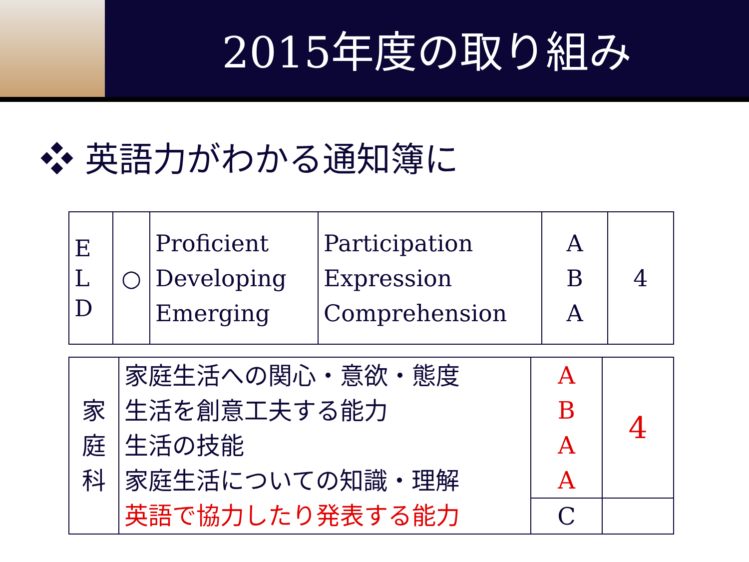2015年度の取り組み
❖ 英語力がわかる通知簿に
| E L D | ○ | Proficient Developing Emerging | Participation Expression Comprehension | A B A | 4 |
| 家 庭 科 | 家庭生活への関心・意欲・態度 生活を創意工夫する能力 生活の技能 家庭生活についての知識・理解 英語で協力したり発表する能力 | A B A A | 4 |
| | | C | |